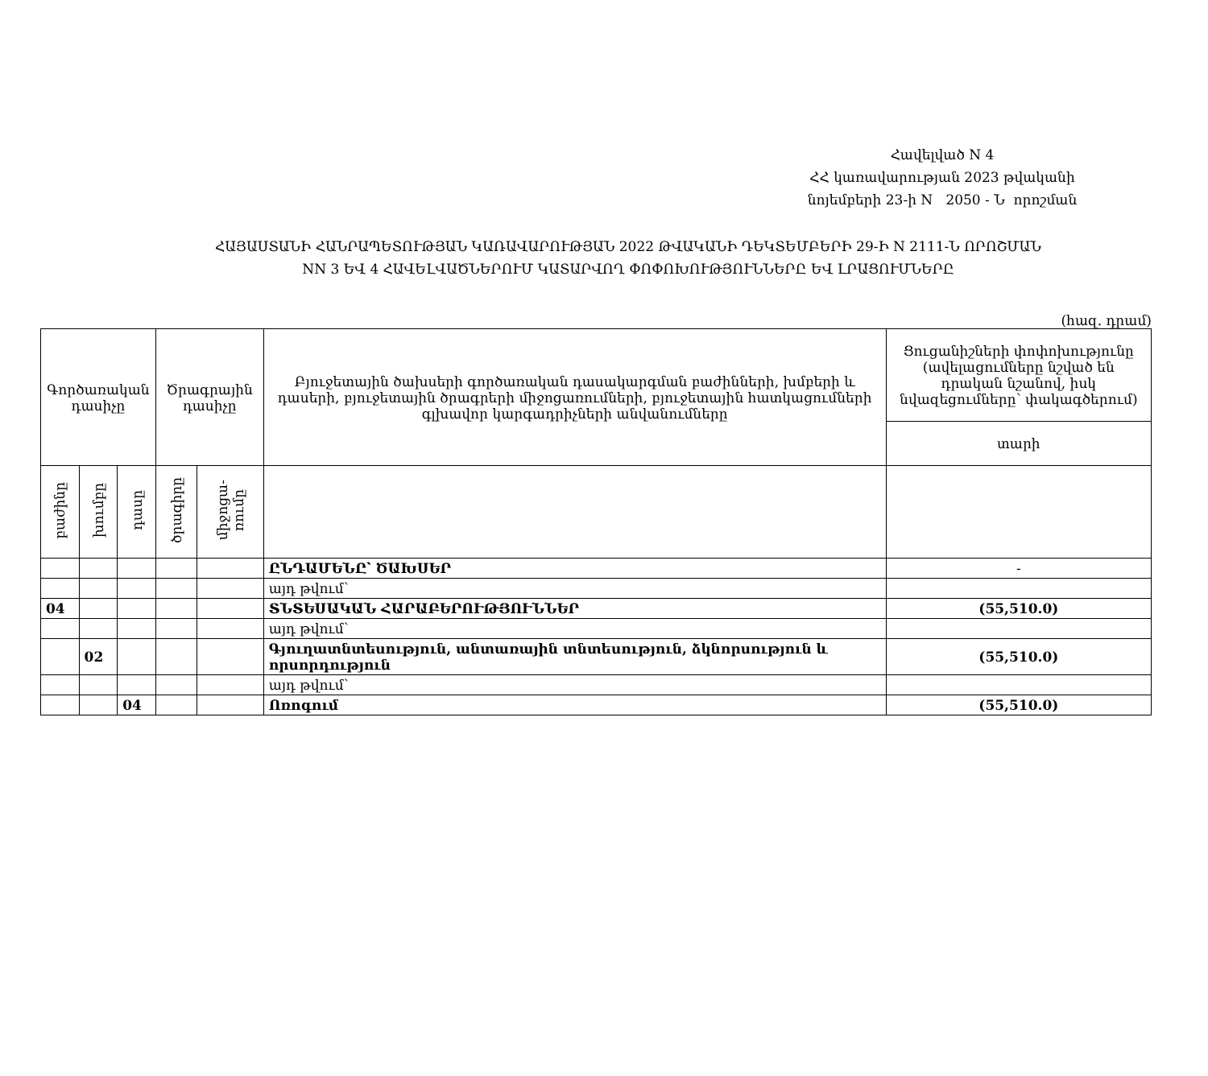Հավելված N 4
ՀՀ կառավարության 2023 թվականի
նոյեմբերի 23-ի N 2050 - Ն որոշման
ՀԱՅԱՍՏԱՆԻ ՀԱՆՐԱՊԵՏՈՒԹՅԱՆ ԿԱՌԱՎԱՐՈՒԹՅԱՆ 2022 ԹՎԱԿԱՆԻ ԴԵԿՏԵՄԲԵՐԻ 29-Ի N 2111-Ն ՈՐՈՇՄԱՆ
NN 3 ԵՎ 4 ՀԱՎԵԼՎԱԾՆԵՐՈՒՄ ԿԱՏԱՐՎՈՂ ՓՈՓՈԽՈՒԹՅՈՒՆՆԵՐԸ ԵՎ ԼՐԱՑՈՒՄՆԵՐԸ
(հազ. դրամ)
| Գործառական դասիչը | | | Ծրագրային դասիչը | | Բյուջետային ծախսերի գործառական դասակարգման բաժինների, խմբերի և դասերի, բյուջետային ծրագրերի միջոցառումների, բյուջետային հատկացումների գլխավոր կարգադրիչների անվանումները | Ցուցանիշների փոփոխությունը (ավելացումները նշված են դրական նշանով, իսկ նվազեցումները՝ փակագծերում) |
| | | | | | | տարի |
| բաժինը | խումբը | դասը | ծրագիրը | միջոցա- ռումը | | |
| | | | | | ԸՆԴԱՄԵՆԸ՝ ԾԱԽՍԵՐ | - |
| | | | | | այդ թվում՝ | |
| 04 | | | | | ՏՆՏԵՍԱԿԱՆ ՀԱՐԱԲԵՐՈՒԹՅՈՒՆՆԵՐ | (55,510.0) |
| | | | | | այդ թվում՝ | |
| | 02 | | | | Գյուղատնտեսություն, անտառային տնտեսություն, ձկնորսություն և որսորդություն | (55,510.0) |
| | | | | | այդ թվում՝ | |
| | | 04 | | | Ոռոգում | (55,510.0) |